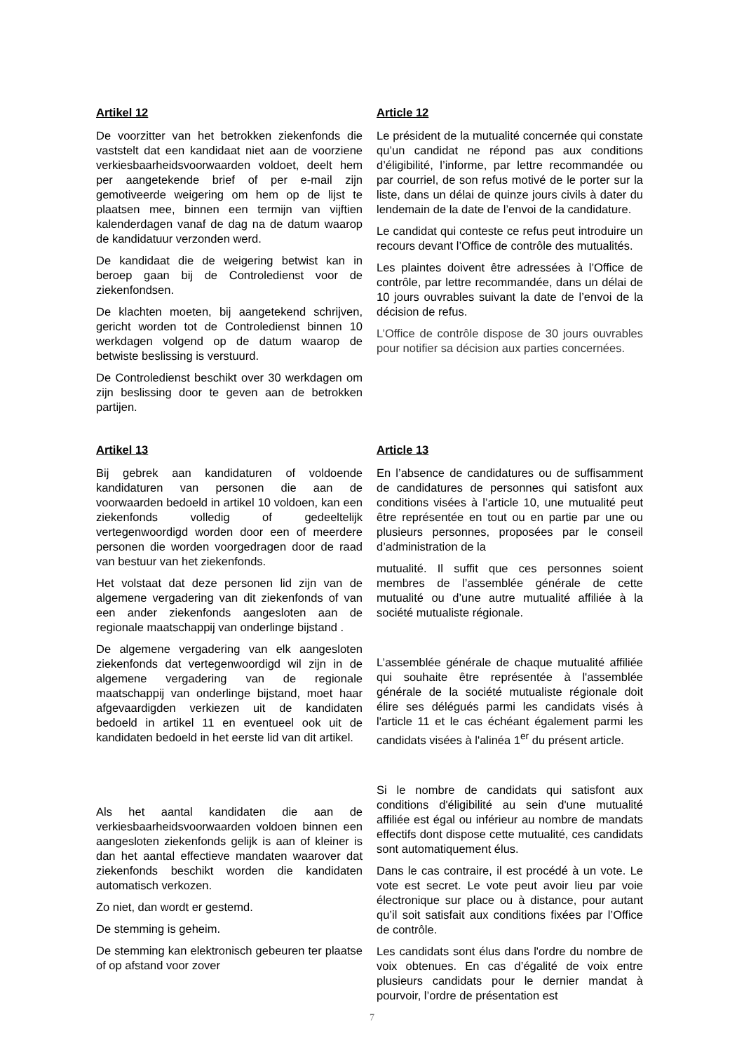Artikel 12
De voorzitter van het betrokken ziekenfonds die vaststelt dat een kandidaat niet aan de voorziene verkiesbaarheidsvoorwaarden voldoet, deelt hem per aangetekende brief of per e-mail zijn gemotiveerde weigering om hem op de lijst te plaatsen mee, binnen een termijn van vijftien kalenderdagen vanaf de dag na de datum waarop de kandidatuur verzonden werd.
De kandidaat die de weigering betwist kan in beroep gaan bij de Controledienst voor de ziekenfondsen.
De klachten moeten, bij aangetekend schrijven, gericht worden tot de Controledienst binnen 10 werkdagen volgend op de datum waarop de betwiste beslissing is verstuurd.
De Controledienst beschikt over 30 werkdagen om zijn beslissing door te geven aan de betrokken partijen.
Article 12
Le président de la mutualité concernée qui constate qu’un candidat ne répond pas aux conditions d’éligibilité, l’informe, par lettre recommandée ou par courriel, de son refus motivé de le porter sur la liste, dans un délai de quinze jours civils à dater du lendemain de la date de l’envoi de la candidature.
Le candidat qui conteste ce refus peut introduire un recours devant l’Office de contrôle des mutualités.
Les plaintes doivent être adressées à l’Office de contrôle, par lettre recommandée, dans un délai de 10 jours ouvrables suivant la date de l’envoi de la décision de refus.
L’Office de contrôle dispose de 30 jours ouvrables pour notifier sa décision aux parties concernées.
Artikel 13
Bij gebrek aan kandidaturen of voldoende kandidaturen van personen die aan de voorwaarden bedoeld in artikel 10 voldoen, kan een ziekenfonds volledig of gedeeltelijk vertegenwoordigd worden door een of meerdere personen die worden voorgedragen door de raad van bestuur van het ziekenfonds.
Het volstaat dat deze personen lid zijn van de algemene vergadering van dit ziekenfonds of van een ander ziekenfonds aangesloten aan de regionale maatschappij van onderlinge bijstand .
De algemene vergadering van elk aangesloten ziekenfonds dat vertegenwoordigd wil zijn in de algemene vergadering van de regionale maatschappij van onderlinge bijstand, moet haar afgevaardigden verkiezen uit de kandidaten bedoeld in artikel 11 en eventueel ook uit de kandidaten bedoeld in het eerste lid van dit artikel.
Als het aantal kandidaten die aan de verkiesbaarheidsvoorwaarden voldoen binnen een aangesloten ziekenfonds gelijk is aan of kleiner is dan het aantal effectieve mandaten waarover dat ziekenfonds beschikt worden die kandidaten automatisch verkozen.
Zo niet, dan wordt er gestemd.
De stemming is geheim.
De stemming kan elektronisch gebeuren ter plaatse of op afstand voor zover
Article 13
En l’absence de candidatures ou de suffisamment de candidatures de personnes qui satisfont aux conditions visées à l’article 10, une mutualité peut être représentée en tout ou en partie par une ou plusieurs personnes, proposées par le conseil d’administration de la
mutualité. Il suffit que ces personnes soient membres de l’assemblée générale de cette mutualité ou d’une autre mutualité affiliée à la société mutualiste régionale.
L’assemblée générale de chaque mutualité affiliée qui souhaite être représentée à l'assemblée générale de la société mutualiste régionale doit élire ses délégués parmi les candidats visés à l'article 11 et le cas échéant également parmi les candidats visées à l'alinéa 1<sup>er</sup> du présent article.
Si le nombre de candidats qui satisfont aux conditions d'éligibilité au sein d'une mutualité affiliée est égal ou inférieur au nombre de mandats effectifs dont dispose cette mutualité, ces candidats sont automatiquement élus.
Dans le cas contraire, il est procédé à un vote. Le vote est secret. Le vote peut avoir lieu par voie électronique sur place ou à distance, pour autant qu’il soit satisfait aux conditions fixées par l’Office de contrôle.
Les candidats sont élus dans l'ordre du nombre de voix obtenues. En cas d’égalité de voix entre plusieurs candidats pour le dernier mandat à pourvoir, l’ordre de présentation est
7